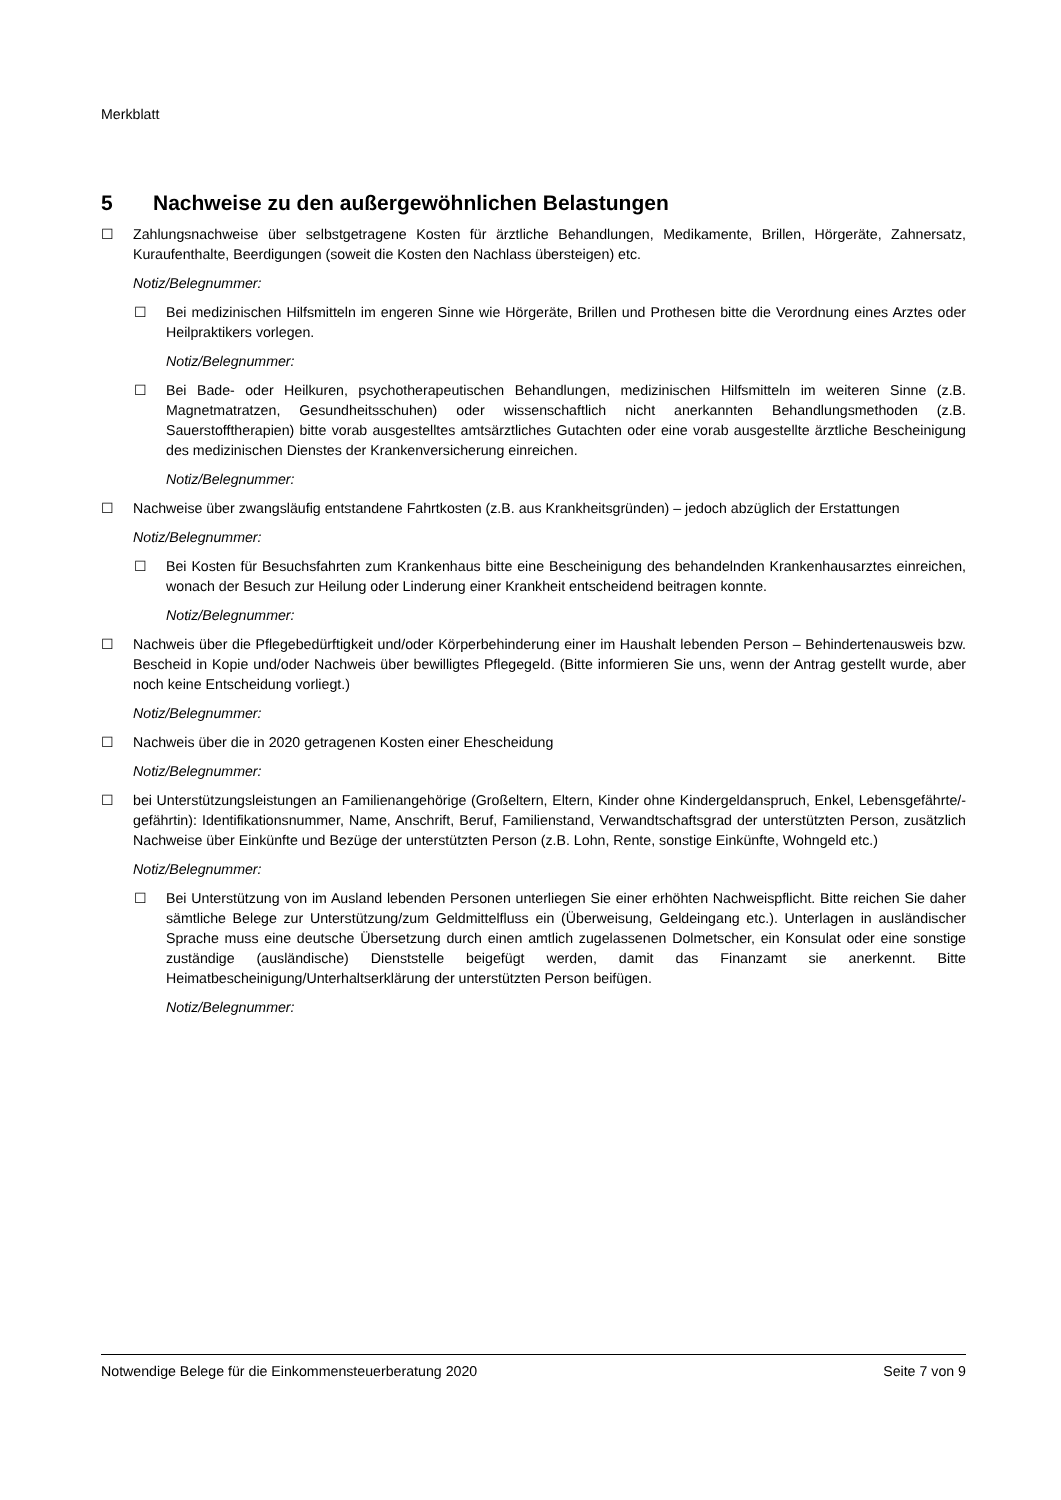Merkblatt
5 Nachweise zu den außergewöhnlichen Belastungen
☐ Zahlungsnachweise über selbstgetragene Kosten für ärztliche Behandlungen, Medikamente, Brillen, Hörgeräte, Zahnersatz, Kuraufenthalte, Beerdigungen (soweit die Kosten den Nachlass übersteigen) etc.
Notiz/Belegnummer:
☐ Bei medizinischen Hilfsmitteln im engeren Sinne wie Hörgeräte, Brillen und Prothesen bitte die Verordnung eines Arztes oder Heilpraktikers vorlegen.
Notiz/Belegnummer:
☐ Bei Bade- oder Heilkuren, psychotherapeutischen Behandlungen, medizinischen Hilfsmitteln im weiteren Sinne (z.B. Magnetmatratzen, Gesundheitsschuhen) oder wissenschaftlich nicht anerkannten Behandlungsmethoden (z.B. Sauerstofftherapien) bitte vorab ausgestelltes amtsärztliches Gutachten oder eine vorab ausgestellte ärztliche Bescheinigung des medizinischen Dienstes der Krankenversicherung einreichen.
Notiz/Belegnummer:
☐ Nachweise über zwangsläufig entstandene Fahrtkosten (z.B. aus Krankheitsgründen) – jedoch abzüglich der Erstattungen
Notiz/Belegnummer:
☐ Bei Kosten für Besuchsfahrten zum Krankenhaus bitte eine Bescheinigung des behandelnden Krankenhausarztes einreichen, wonach der Besuch zur Heilung oder Linderung einer Krankheit entscheidend beitragen konnte.
Notiz/Belegnummer:
☐ Nachweis über die Pflegebedürftigkeit und/oder Körperbehinderung einer im Haushalt lebenden Person – Behindertenausweis bzw. Bescheid in Kopie und/oder Nachweis über bewilligtes Pflegegeld. (Bitte informieren Sie uns, wenn der Antrag gestellt wurde, aber noch keine Entscheidung vorliegt.)
Notiz/Belegnummer:
☐ Nachweis über die in 2020 getragenen Kosten einer Ehescheidung
Notiz/Belegnummer:
☐ bei Unterstützungsleistungen an Familienangehörige (Großeltern, Eltern, Kinder ohne Kindergeldanspruch, Enkel, Lebensgefährte/-gefährtin): Identifikationsnummer, Name, Anschrift, Beruf, Familienstand, Verwandtschaftsgrad der unterstützten Person, zusätzlich Nachweise über Einkünfte und Bezüge der unterstützten Person (z.B. Lohn, Rente, sonstige Einkünfte, Wohngeld etc.)
Notiz/Belegnummer:
☐ Bei Unterstützung von im Ausland lebenden Personen unterliegen Sie einer erhöhten Nachweispflicht. Bitte reichen Sie daher sämtliche Belege zur Unterstützung/zum Geldmittelfluss ein (Überweisung, Geldeingang etc.). Unterlagen in ausländischer Sprache muss eine deutsche Übersetzung durch einen amtlich zugelassenen Dolmetscher, ein Konsulat oder eine sonstige zuständige (ausländische) Dienststelle beigefügt werden, damit das Finanzamt sie anerkennt. Bitte Heimatbescheinigung/Unterhaltserklärung der unterstützten Person beifügen.
Notiz/Belegnummer:
Notwendige Belege für die Einkommensteuerberatung 2020 Seite 7 von 9